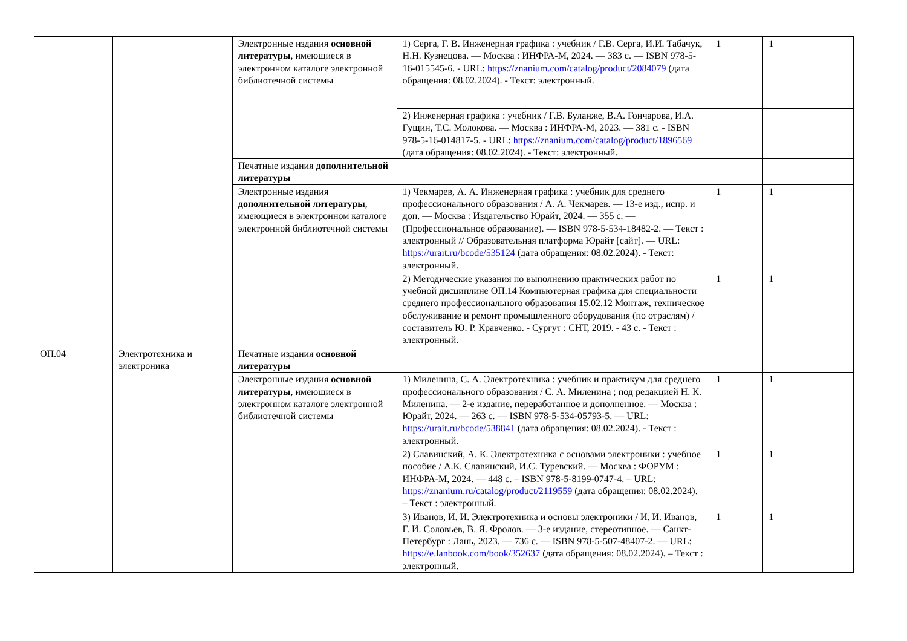| | | Электронные издания основной литературы , имеющиеся в электронном каталоге электронной библиотечной системы | 1) Серга, Г. В. Инженерная графика : учебник / Г.В. Серга, И.И. Табачук, Н.Н. Кузнецова. — Москва : ИНФРА-М, 2024. — 383 с. — ISBN 978-5-16-015545-6. - URL: https://znanium.com/catalog/product/2084079 (дата обращения: 08.02.2024). - Текст: электронный. | 1 | 1 |
| | | | 2) Инженерная графика : учебник / Г.В. Буланже, В.А. Гончарова, И.А. Гущин, Т.С. Молокова. — Москва : ИНФРА-М, 2023. — 381 с. - ISBN 978-5-16-014817-5. - URL: https://znanium.com/catalog/product/1896569 (дата обращения: 08.02.2024). - Текст: электронный. | | |
| | | Печатные издания дополнительной литературы | | | |
| | | Электронные издания дополнительной литературы , имеющиеся в электронном каталоге электронной библиотечной системы | 1) Чекмарев, А. А. Инженерная графика : учебник для среднего профессионального образования / А. А. Чекмарев. — 13-е изд., испр. и доп. — Москва : Издательство Юрайт, 2024. — 355 с. — (Профессиональное образование). — ISBN 978-5-534-18482-2. — Текст : электронный // Образовательная платформа Юрайт [сайт]. — URL: https://urait.ru/bcode/535124 (дата обращения: 08.02.2024). - Текст: электронный. | 1 | 1 |
| | | | 2) Методические указания по выполнению практических работ по учебной дисциплине ОП.14 Компьютерная графика для специальности среднего профессионального образования 15.02.12 Монтаж, техническое обслуживание и ремонт промышленного оборудования (по отраслям) / составитель Ю. Р. Кравченко. - Сургут : СНТ, 2019. - 43 с. - Текст : электронный. | 1 | 1 |
| ОП.04 | Электротехника и электроника | Печатные издания основной литературы | | | |
| | | Электронные издания основной литературы , имеющиеся в электронном каталоге электронной библиотечной системы | 1) Миленина, С. А. Электротехника : учебник и практикум для среднего профессионального образования / С. А. Миленина ; под редакцией Н. К. Миленина. — 2-е издание, переработанное и дополненное. — Москва : Юрайт, 2024. — 263 с. — ISBN 978-5-534-05793-5. — URL: https://urait.ru/bcode/538841 (дата обращения: 08.02.2024). - Текст : электронный. | 1 | 1 |
| | | | 2 ) Славинский, А. К. Электротехника с основами электроники : учебное пособие / А.К. Славинский, И.С. Туревский. — Москва : ФОРУМ : ИНФРА-М, 2024. — 448 с. – ISBN 978-5-8199-0747-4. – URL: https://znanium.ru/catalog/product/2119559 (дата обращения: 08.02.2024). – Текст : электронный. | 1 | 1 |
| | | | 3) Иванов, И. И. Электротехника и основы электроники / И. И. Иванов, Г. И. Соловьев, В. Я. Фролов. — 3-е издание, стереотипное. — Санкт-Петербург : Лань, 2023. — 736 с. — ISBN 978-5-507-48407-2. — URL: https://e.lanbook.com/book/352637 (дата обращения: 08.02.2024). – Текст : электронный. | 1 | 1 |